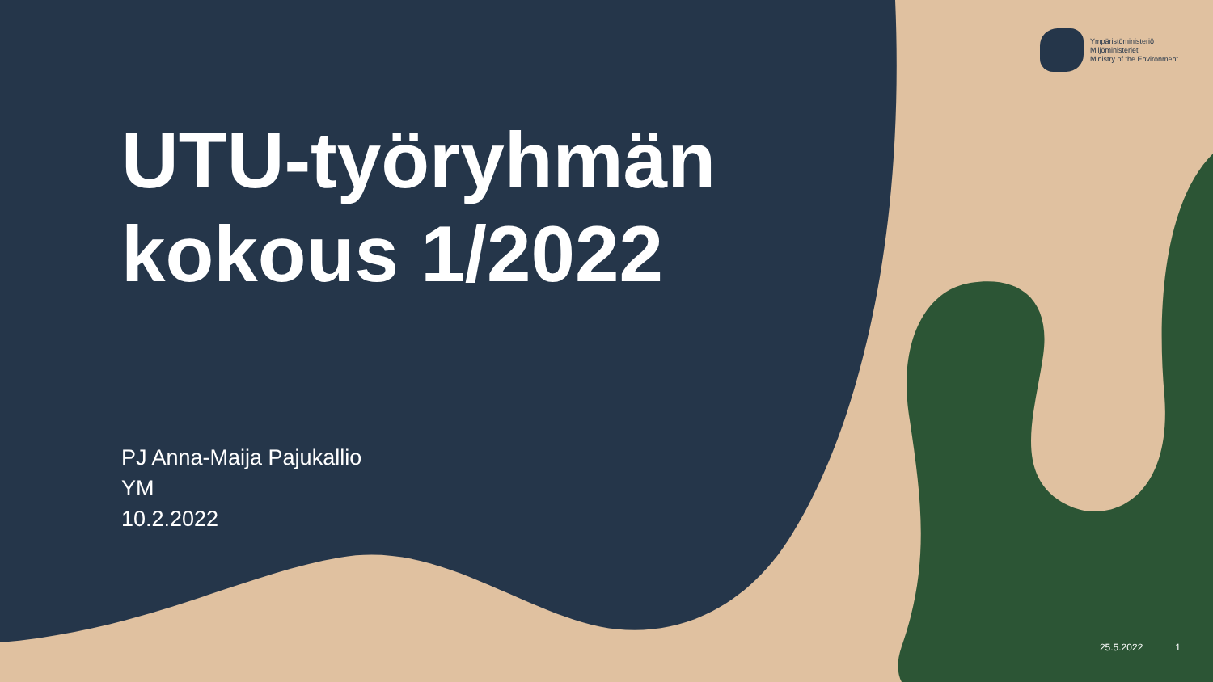Ympäristöministeriö
Miljöministeriet
Ministry of the Environment
UTU-työryhmän
kokous 1/2022
PJ Anna-Maija Pajukallio
YM
10.2.2022
25.5.2022 1